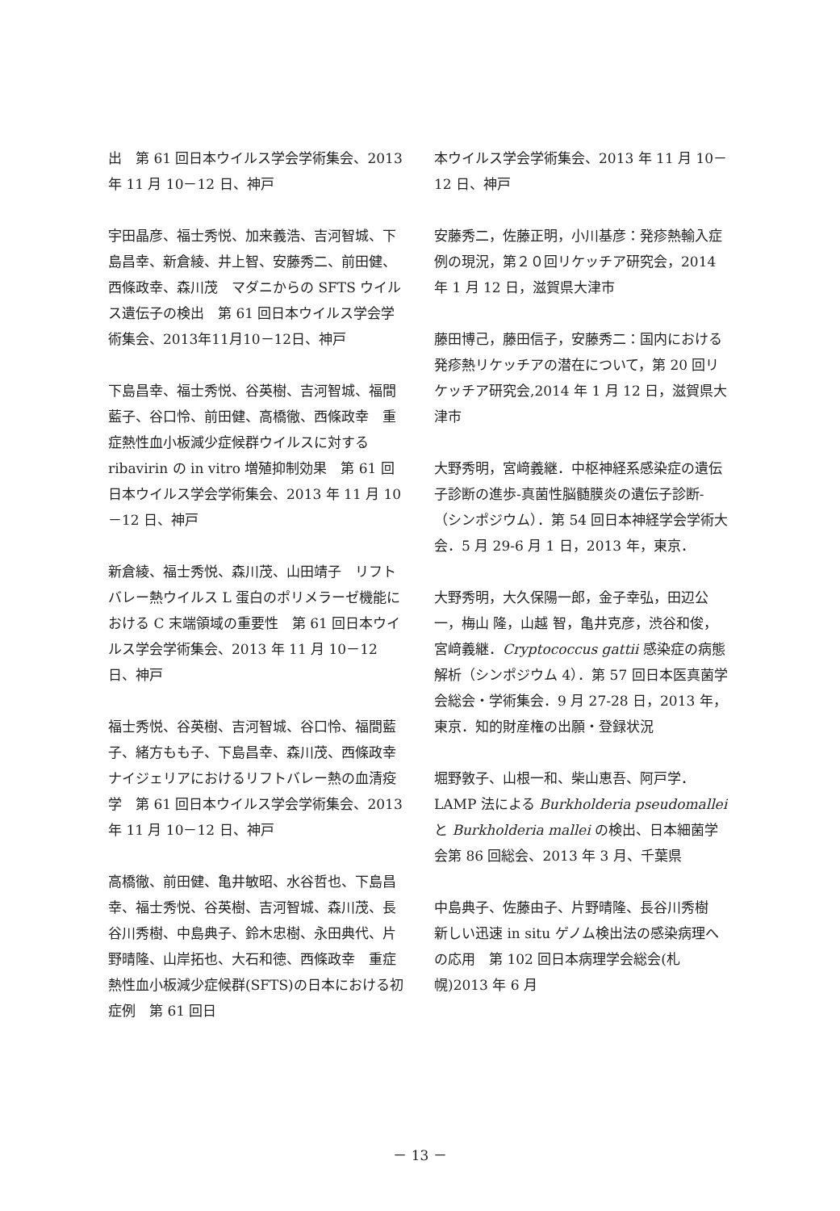出　第 61 回日本ウイルス学会学術集会、2013 年 11 月 10－12 日、神戸
宇田晶彦、福士秀悦、加来義浩、吉河智城、下島昌幸、新倉綾、井上智、安藤秀二、前田健、西條政幸、森川茂　マダニからの SFTS ウイルス遺伝子の検出　第 61 回日本ウイルス学会学術集会、2013年11月10－12日、神戸
下島昌幸、福士秀悦、谷英樹、吉河智城、福間藍子、谷口怜、前田健、高橋徹、西條政幸　重症熱性血小板減少症候群ウイルスに対する ribavirin の in vitro 増殖抑制効果　第 61 回日本ウイルス学会学術集会、2013 年 11 月 10－12 日、神戸
新倉綾、福士秀悦、森川茂、山田靖子　リフトバレー熱ウイルス L 蛋白のポリメラーゼ機能における C 末端領域の重要性　第 61 回日本ウイルス学会学術集会、2013 年 11 月 10－12 日、神戸
福士秀悦、谷英樹、吉河智城、谷口怜、福間藍子、緒方もも子、下島昌幸、森川茂、西條政幸　ナイジェリアにおけるリフトバレー熱の血清疫学　第 61 回日本ウイルス学会学術集会、2013 年 11 月 10－12 日、神戸
高橋徹、前田健、亀井敏昭、水谷哲也、下島昌幸、福士秀悦、谷英樹、吉河智城、森川茂、長谷川秀樹、中島典子、鈴木忠樹、永田典代、片野晴隆、山岸拓也、大石和徳、西條政幸　重症熱性血小板減少症候群(SFTS)の日本における初症例　第 61 回日
本ウイルス学会学術集会、2013 年 11 月 10－12 日、神戸
安藤秀二，佐藤正明，小川基彦：発疹熱輸入症例の現況，第２０回リケッチア研究会，2014 年 1 月 12 日，滋賀県大津市
藤田博己，藤田信子，安藤秀二：国内における発疹熱リケッチアの潜在について，第 20 回リケッチア研究会,2014 年 1 月 12 日，滋賀県大津市
大野秀明，宮﨑義継．中枢神経系感染症の遺伝子診断の進歩-真菌性脳髄膜炎の遺伝子診断-（シンポジウム）．第 54 回日本神経学会学術大会．5 月 29-6 月 1 日，2013 年，東京．
大野秀明，大久保陽一郎，金子幸弘，田辺公一，梅山 隆，山越 智，亀井克彦，渋谷和俊，宮﨑義継．Cryptococcus gattii 感染症の病態解析（シンポジウム 4）．第 57 回日本医真菌学会総会・学術集会．9 月 27-28 日，2013 年，東京．知的財産権の出願・登録状況
堀野敦子、山根一和、柴山恵吾、阿戸学．LAMP 法による Burkholderia pseudomallei と Burkholderia mallei の検出、日本細菌学会第 86 回総会、2013 年 3 月、千葉県
中島典子、佐藤由子、片野晴隆、長谷川秀樹　新しい迅速 in situ ゲノム検出法の感染病理への応用　第 102 回日本病理学会総会(札幌)2013 年 6 月
－ 13 －